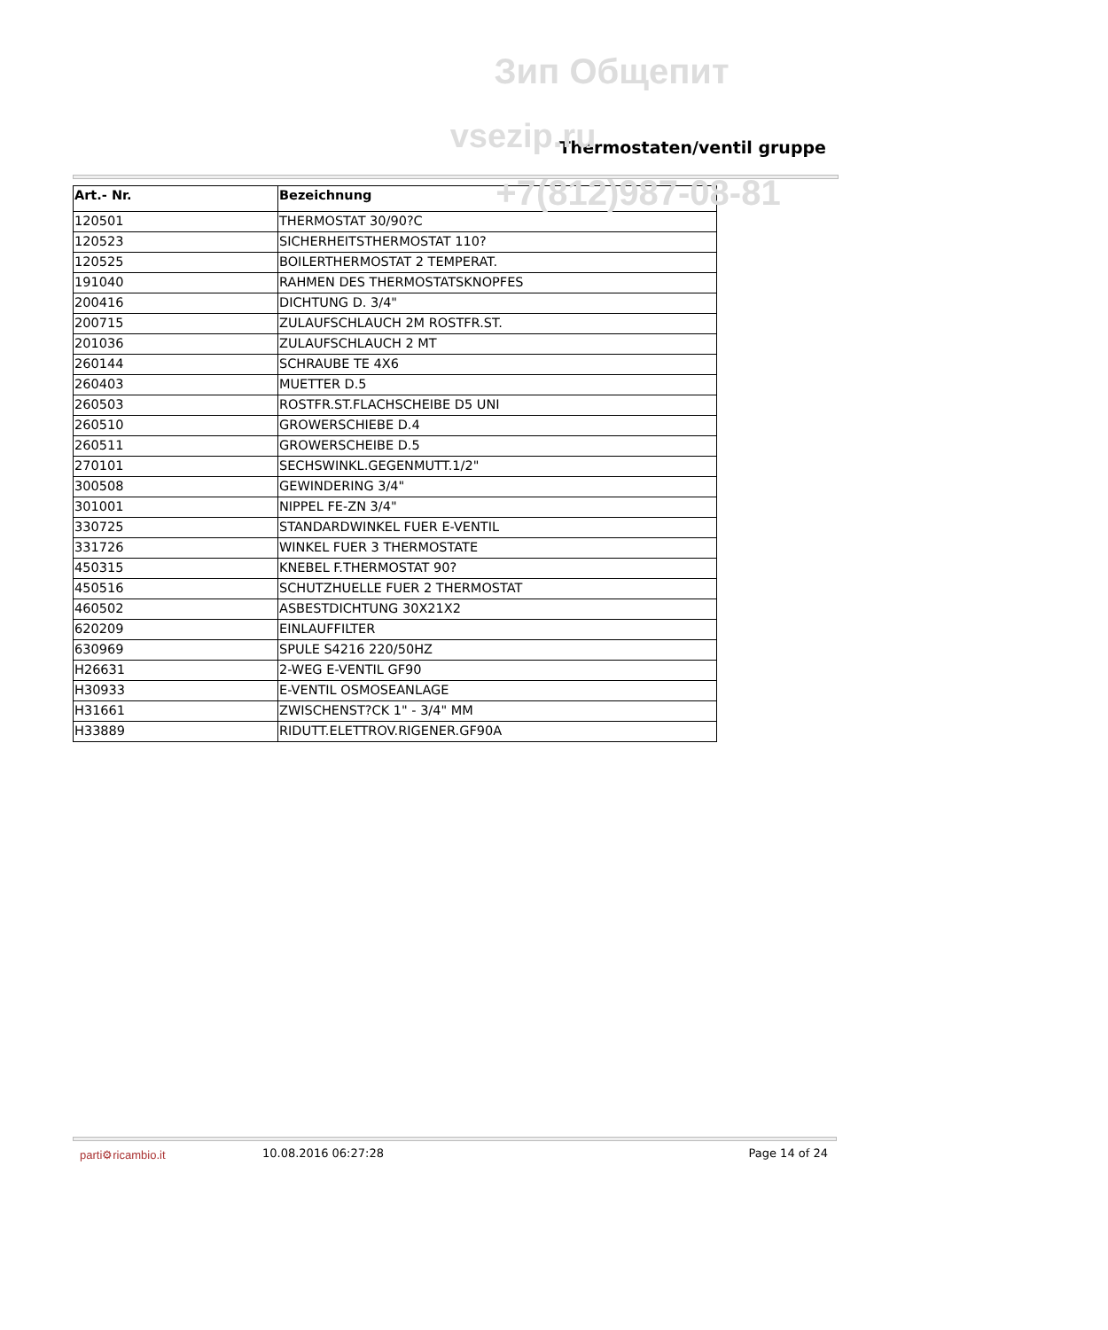Зип Общепит
vsezip.ru
+7(812)987-08-81
Thermostaten/ventil gruppe
| Art.- Nr. | Bezeichnung |
| --- | --- |
| 120501 | THERMOSTAT 30/90?C |
| 120523 | SICHERHEITSTHERMOSTAT 110? |
| 120525 | BOILERTHERMOSTAT 2 TEMPERAT. |
| 191040 | RAHMEN DES THERMOSTATSKNOPFES |
| 200416 | DICHTUNG D. 3/4" |
| 200715 | ZULAUFSCHLAUCH 2M ROSTFR.ST. |
| 201036 | ZULAUFSCHLAUCH 2 MT |
| 260144 | SCHRAUBE TE 4X6 |
| 260403 | MUETTER D.5 |
| 260503 | ROSTFR.ST.FLACHSCHEIBE D5 UNI |
| 260510 | GROWERSCHIEBE D.4 |
| 260511 | GROWERSCHEIBE D.5 |
| 270101 | SECHSWINKL.GEGENMUTT.1/2" |
| 300508 | GEWINDERING 3/4" |
| 301001 | NIPPEL FE-ZN 3/4" |
| 330725 | STANDARDWINKEL FUER E-VENTIL |
| 331726 | WINKEL FUER 3 THERMOSTATE |
| 450315 | KNEBEL F.THERMOSTAT 90? |
| 450516 | SCHUTZHUELLE FUER 2 THERMOSTAT |
| 460502 | ASBESTDICHTUNG 30X21X2 |
| 620209 | EINLAUFFILTER |
| 630969 | SPULE S4216 220/50HZ |
| H26631 | 2-WEG E-VENTIL GF90 |
| H30933 | E-VENTIL OSMOSEANLAGE |
| H31661 | ZWISCHENST?CK 1" - 3/4" MM |
| H33889 | RIDUTT.ELETTROV.RIGENER.GF90A |
parti⚙ricambio.it 10.08.2016 06:27:28 Page 14 of 24